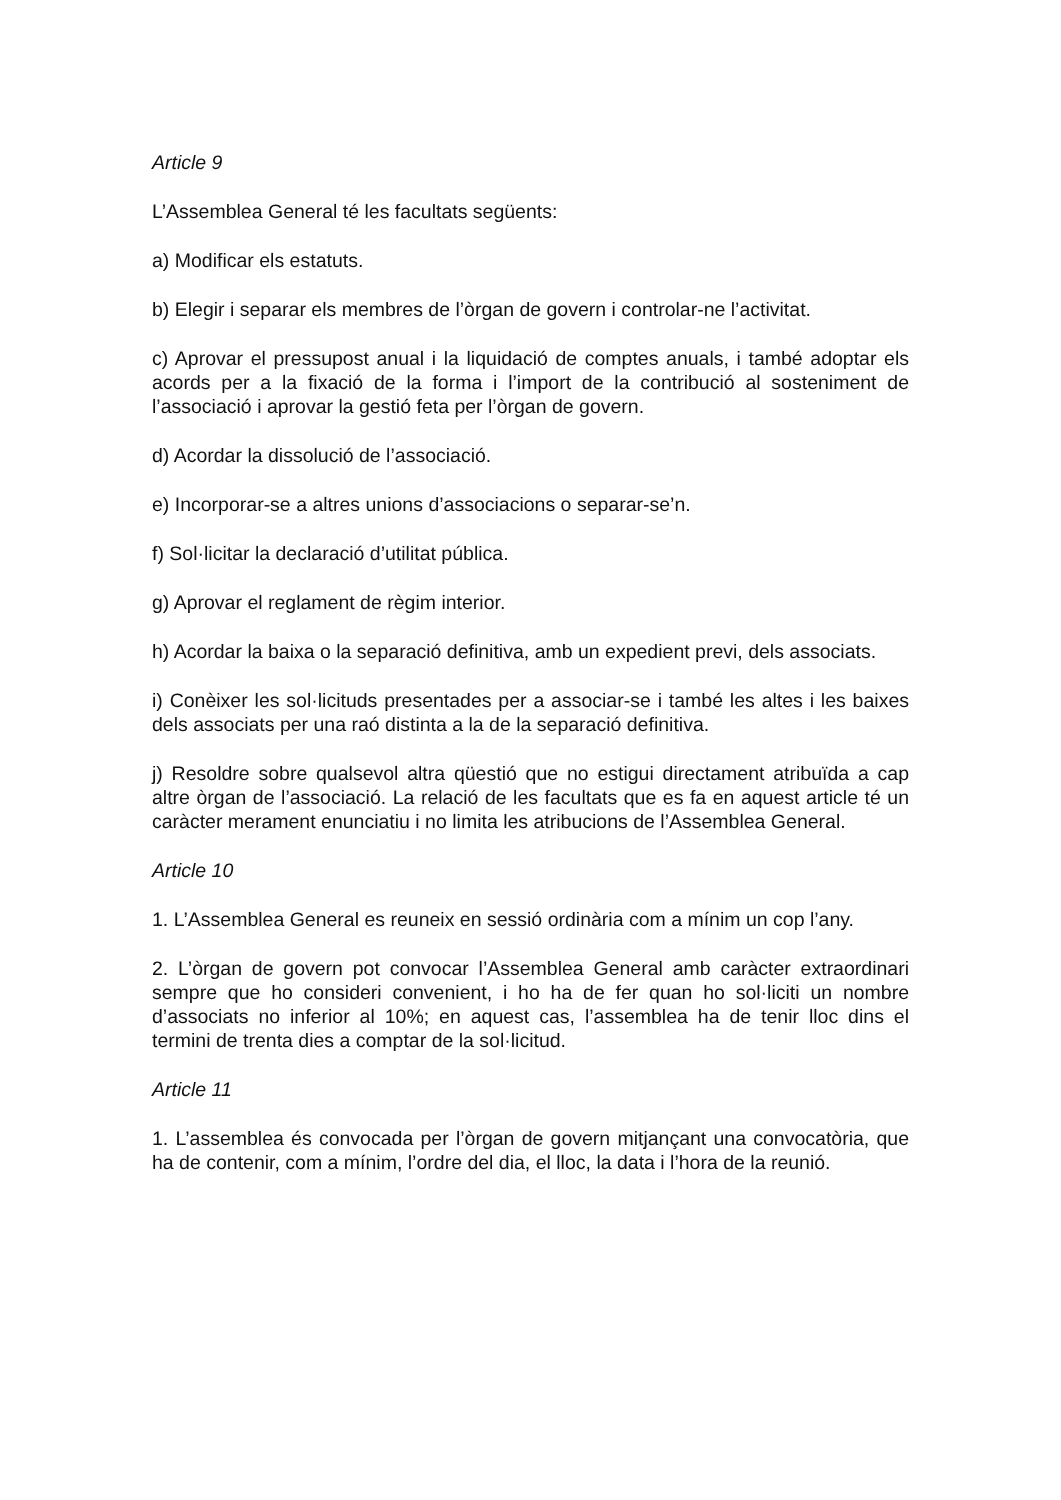Article 9
L’Assemblea General té les facultats següents:
a) Modificar els estatuts.
b) Elegir i separar els membres de l’òrgan de govern i controlar-ne l’activitat.
c) Aprovar el pressupost anual i la liquidació de comptes anuals, i també adoptar els acords per a la fixació de la forma i l’import de la contribució al sosteniment de l’associació i aprovar la gestió feta per l’òrgan de govern.
d) Acordar la dissolució de l’associació.
e) Incorporar-se a altres unions d’associacions o separar-se’n.
f) Sol·licitar la declaració d’utilitat pública.
g) Aprovar el reglament de règim interior.
h) Acordar la baixa o la separació definitiva, amb un expedient previ, dels associats.
i) Conèixer les sol·licituds presentades per a associar-se i també les altes i les baixes dels associats per una raó distinta a la de la separació definitiva.
j) Resoldre sobre qualsevol altra qüestió que no estigui directament atribuïda a cap altre òrgan de l’associació. La relació de les facultats que es fa en aquest article té un caràcter merament enunciatiu i no limita les atribucions de l’Assemblea General.
Article 10
1. L’Assemblea General es reuneix en sessió ordinària com a mínim un cop l’any.
2. L’òrgan de govern pot convocar l’Assemblea General amb caràcter extraordinari sempre que ho consideri convenient, i ho ha de fer quan ho sol·liciti un nombre d’associats no inferior al 10%; en aquest cas, l’assemblea ha de tenir lloc dins el termini de trenta dies a comptar de la sol·licitud.
Article 11
1. L’assemblea és convocada per l’òrgan de govern mitjançant una convocatòria, que ha de contenir, com a mínim, l’ordre del dia, el lloc, la data i l’hora de la reunió.